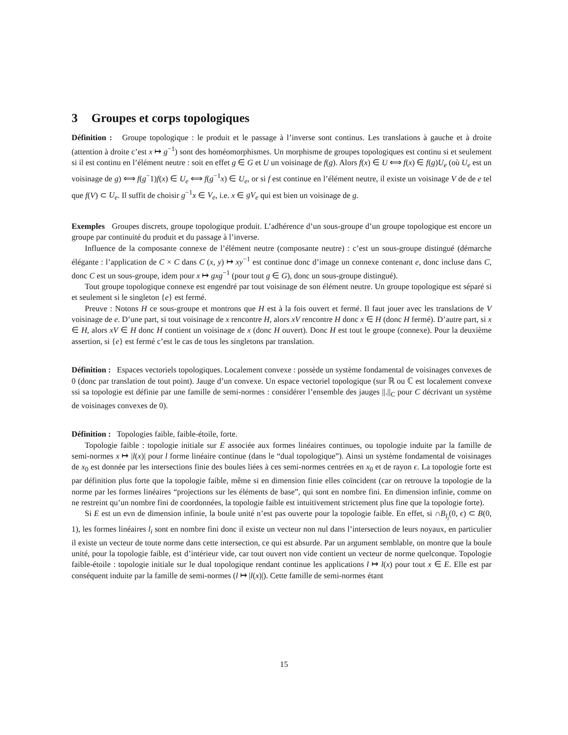3 Groupes et corps topologiques
Définition : Groupe topologique : le produit et le passage à l’inverse sont continus. Les translations à gauche et à droite (attention à droite c’est x ↦ g<sup>−1</sup>) sont des homéomorphismes. Un morphisme de groupes topologiques est continu si et seulement si il est continu en l’élément neutre : soit en effet g ∈ G et U un voisinage de f(g). Alors f(x) ∈ U ⟺ f(x) ∈ f(g)U<sub>e</sub> (où U<sub>e</sub> est un voisinage de g) ⟺ f(g<sup>−</sup>1)f(x) ∈ U<sub>e</sub> ⟺ f(g<sup>−1</sup>x) ∈ U<sub>e</sub>, or si f est continue en l’élément neutre, il existe un voisinage V de de e tel que f(V) ⊂ U<sub>e</sub>. Il suffit de choisir g<sup>−1</sup>x ∈ V<sub>e</sub>, i.e. x ∈ gV<sub>e</sub> qui est bien un voisinage de g.
Exemples Groupes discrets, groupe topologique produit. L’adhérence d’un sous-groupe d’un groupe topologique est encore un groupe par continuité du produit et du passage à l’inverse.
Influence de la composante connexe de l’élément neutre (composante neutre) : c’est un sous-groupe distingué (démarche élégante : l’application de C × C dans C (x, y) ↦ xy<sup>−1</sup> est continue donc d’image un connexe contenant e, donc incluse dans C, donc C est un sous-groupe, idem pour x ↦ gxg<sup>−1</sup> (pour tout g ∈ G), donc un sous-groupe distingué).
Tout groupe topologique connexe est engendré par tout voisinage de son élément neutre. Un groupe topologique est séparé si et seulement si le singleton {e} est fermé.
Preuve : Notons H ce sous-groupe et montrons que H est à la fois ouvert et fermé. Il faut jouer avec les translations de V voisinage de e. D’une part, si tout voisinage de x rencontre H, alors xV rencontre H donc x ∈ H (donc H fermé). D’autre part, si x ∈ H, alors xV ∈ H donc H contient un voisinage de x (donc H ouvert). Donc H est tout le groupe (connexe). Pour la deuxième assertion, si {e} est fermé c’est le cas de tous les singletons par translation.
Définition : Espaces vectoriels topologiques. Localement convexe : possède un système fondamental de voisinages convexes de 0 (donc par translation de tout point). Jauge d’un convexe. Un espace vectoriel topologique (sur ℝ ou ℂ est localement convexe ssi sa topologie est définie par une famille de semi-normes : considérer l’ensemble des jauges ||.||<sub>C</sub> pour C décrivant un système de voisinages convexes de 0).
Définition : Topologies faible, faible-étoile, forte.
Topologie faible : topologie initiale sur E associée aux formes linéaires continues, ou topologie induite par la famille de semi-normes x ↦ |l(x)| pour l forme linéaire continue (dans le “dual topologique”). Ainsi un système fondamental de voisinages de x<sub>0</sub> est donnée par les intersections finie des boules liées à ces semi-normes centrées en x<sub>0</sub> et de rayon ϵ. La topologie forte est par définition plus forte que la topologie faible, même si en dimension finie elles coïncident (car on retrouve la topologie de la norme par les formes linéaires “projections sur les éléments de base”, qui sont en nombre fini. En dimension infinie, comme on ne restreint qu’un nombre fini de coordonnées, la topologie faible est intuitivement strictement plus fine que la topologie forte).
Si E est un evn de dimension infinie, la boule unité n’est pas ouverte pour la topologie faible. En effet, si ∩B<sub>l<sub>i</sub></sub>(0, ϵ) ⊂ B(0, 1), les formes linéaires l<sub>i</sub> sont en nombre fini donc il existe un vecteur non nul dans l’intersection de leurs noyaux, en particulier il existe un vecteur de toute norme dans cette intersection, ce qui est absurde. Par un argument semblable, on montre que la boule unité, pour la topologie faible, est d’intérieur vide, car tout ouvert non vide contient un vecteur de norme quelconque. Topologie faible-étoile : topologie initiale sur le dual topologique rendant continue les applications l ↦ l(x) pour tout x ∈ E. Elle est par conséquent induite par la famille de semi-normes (l ↦ |l(x)|). Cette famille de semi-normes étant
15